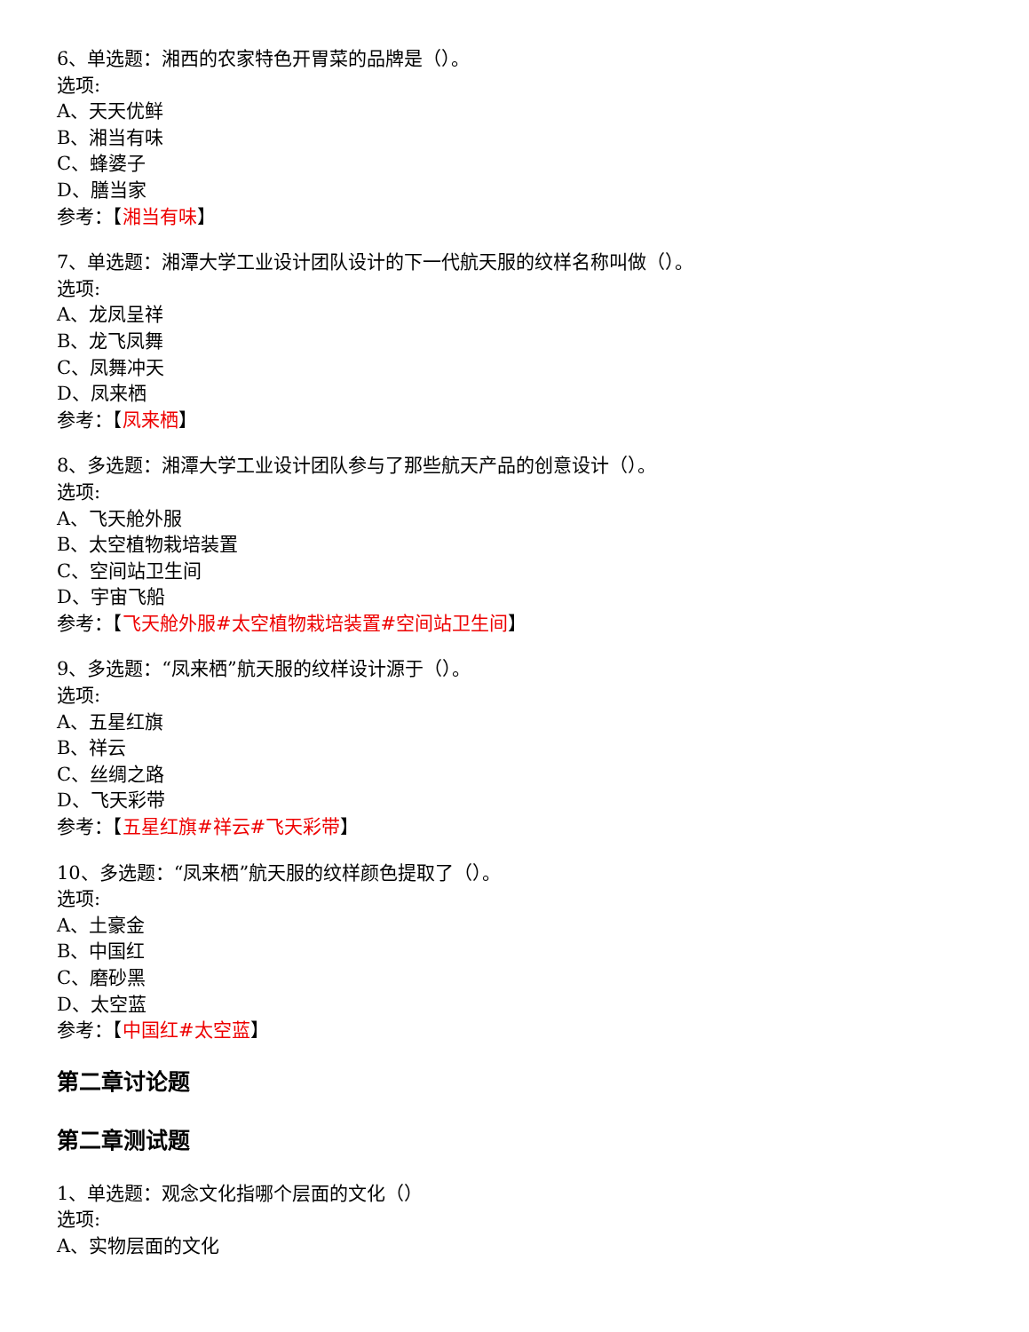6、单选题：湘西的农家特色开胃菜的品牌是（）。
选项:
A、天天优鲜
B、湘当有味
C、蜂婆子
D、膳当家
参考：【湘当有味】
7、单选题：湘潭大学工业设计团队设计的下一代航天服的纹样名称叫做（）。
选项:
A、龙凤呈祥
B、龙飞凤舞
C、凤舞冲天
D、凤来栖
参考：【凤来栖】
8、多选题：湘潭大学工业设计团队参与了那些航天产品的创意设计（）。
选项:
A、飞天舱外服
B、太空植物栽培装置
C、空间站卫生间
D、宇宙飞船
参考：【飞天舱外服#太空植物栽培装置#空间站卫生间】
9、多选题：“凤来栖”航天服的纹样设计源于（）。
选项:
A、五星红旗
B、祥云
C、丝绸之路
D、飞天彩带
参考：【五星红旗#祥云#飞天彩带】
10、多选题：“凤来栖”航天服的纹样颜色提取了（）。
选项:
A、土豪金
B、中国红
C、磨砂黑
D、太空蓝
参考：【中国红#太空蓝】
第二章讨论题
第二章测试题
1、单选题：观念文化指哪个层面的文化（）
选项:
A、实物层面的文化